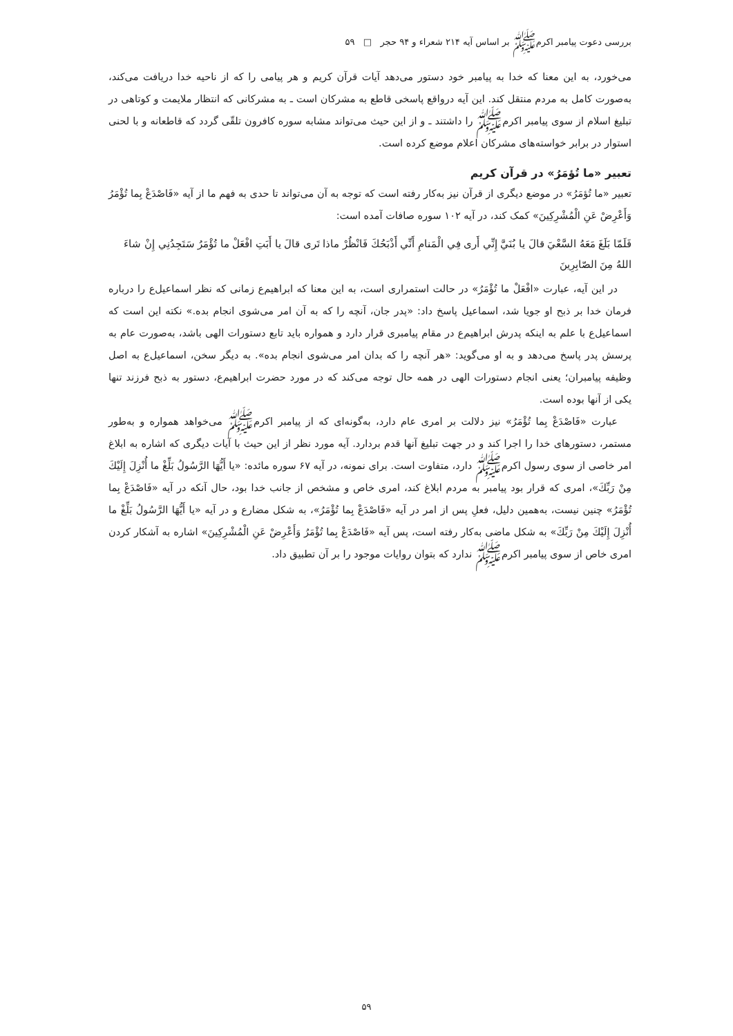بررسی دعوت پیامبر اکرمﷺ بر اساس آیه ۲۱۴ شعراء و ۹۴ حجر □ ۵۹
می‌خورد، به این معنا که خدا به پیامبر خود دستور می‌دهد آیات قرآن کریم و هر پیامی را که از ناحیه خدا دریافت می‌کند، به‌صورت کامل به مردم منتقل کند. این آیه درواقع پاسخی قاطع به مشرکان است ـ به مشرکانی که انتظار ملایمت و کوتاهی در تبلیغ اسلام از سوی پیامبر اکرمﷺ را داشتند ـ و از این حیث می‌تواند مشابه سوره کافرون تلقّی گردد که قاطعانه و با لحنی استوار در برابر خواسته‌های مشرکان اعلام موضع کرده است.
تعبیر «ما تُؤمَرُ» در قرآن کریم
تعبیر «ما تُؤمَرُ» در موضع دیگری از قرآن نیز به‌کار رفته است که توجه به آن می‌تواند تا حدی به فهم ما از آیه «فَاصْدَعْ بِما تُؤْمَرُ وَأَعْرِضْ عَنِ الْمُشْرِكِينَ» کمک کند، در آیه ۱۰۲ سوره صافات آمده است:
فَلَمّا بَلَغَ مَعَهُ السَّعْيَ قالَ يا بُنَيَّ إِنِّي أَرى فِي الْمَنامِ أَنِّي أَذْبَحُكَ فَانْظُرْ ماذا تَرى قالَ يا أَبَتِ افْعَلْ ما تُؤْمَرُ سَتَجِدُنِي إِنْ شاءَ اللهُ مِنَ الصّابِرِينَ
در این آیه، عبارت «افْعَلْ ما تُؤْمَرُ» در حالت استمراری است، به این معنا که ابراهیم‌ع زمانی که نظر اسماعیل‌ع را درباره فرمان خدا بر ذبح او جویا شد، اسماعیل پاسخ داد: «پدر جان، آنچه را که به آن امر می‌شوی انجام بده.» نکته این است که اسماعیل‌ع با علم به اینکه پدرش ابراهیم‌ع در مقام پیامبری قرار دارد و همواره باید تابع دستورات الهی باشد، به‌صورت عام به پرسش پدر پاسخ می‌دهد و به او می‌گوید: «هر آنچه را که بدان امر می‌شوی انجام بده». به دیگر سخن، اسماعیل‌ع به اصل وظیفه پیامبران؛ یعنی انجام دستورات الهی در همه حال توجه می‌کند که در مورد حضرت ابراهیم‌ع، دستور به ذبح فرزند تنها یکی از آنها بوده است.
عبارت «فَاصْدَعْ بِما تُؤْمَرُ» نیز دلالت بر امری عام دارد، به‌گونه‌ای که از پیامبر اکرمﷺ می‌خواهد همواره و به‌طور مستمر، دستورهای خدا را اجرا کند و در جهت تبلیغ آنها قدم بردارد. آیه مورد نظر از این حیث با آیات دیگری که اشاره به ابلاغ امر خاصی از سوی رسول اکرمﷺ دارد، متفاوت است. برای نمونه، در آیه ۶۷ سوره مائده: «يا أَيُّهَا الرَّسُولُ بَلِّغْ ما أُنْزِلَ إِلَيْكَ مِنْ رَبِّكَ»، امری که قرار بود پیامبر به مردم ابلاغ کند، امری خاص و مشخص از جانب خدا بود، حال آنکه در آیه «فَاصْدَعْ بِما تُؤْمَرُ» چنین نیست، به‌همین دلیل، فعلِ پس از امر در آیه «فَاصْدَعْ بِما تُؤْمَرُ»، به شکل مضارع و در آیه «يا أَيُّهَا الرَّسُولُ بَلِّغْ ما أُنْزِلَ إِلَيْكَ مِنْ رَبِّكَ» به شکل ماضی به‌کار رفته است، پس آیه «فَاصْدَعْ بِما تُؤْمَرُ وَأَعْرِضْ عَنِ الْمُشْرِكِينَ» اشاره به آشکار کردن امری خاص از سوی پیامبر اکرمﷺ ندارد که بتوان روایات موجود را بر آن تطبیق داد.
۵۹